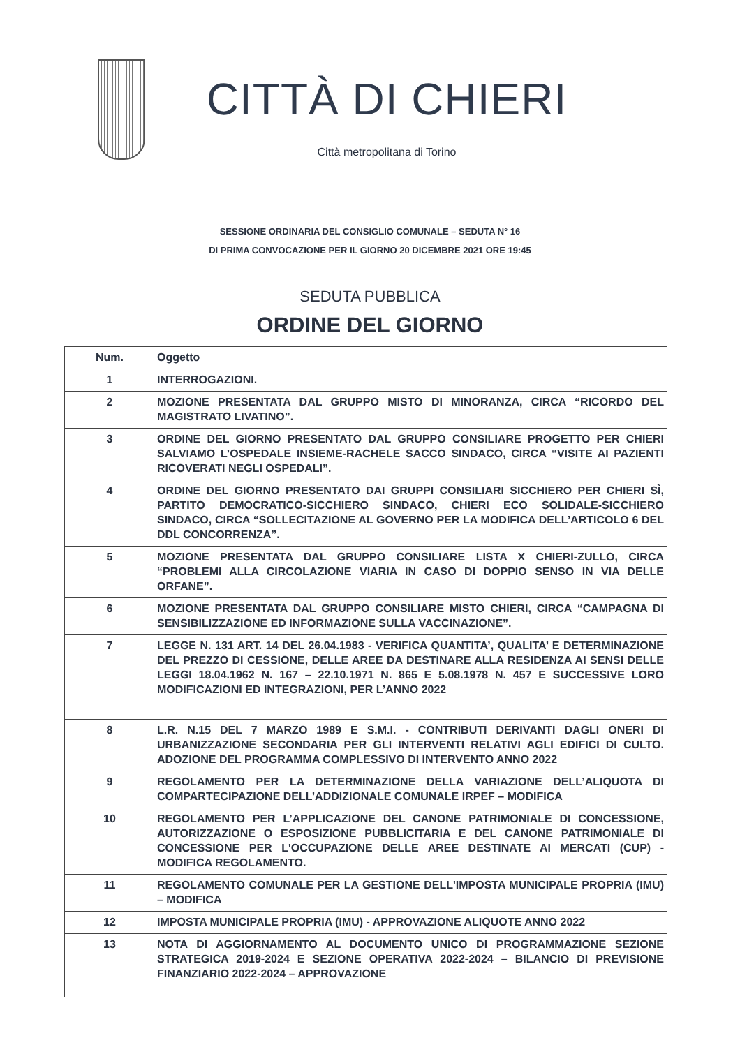CITTÀ DI CHIERI
Città metropolitana di Torino
SESSIONE ORDINARIA DEL CONSIGLIO COMUNALE – SEDUTA N° 16
DI PRIMA CONVOCAZIONE PER IL GIORNO 20 DICEMBRE 2021 ORE 19:45
SEDUTA PUBBLICA
ORDINE DEL GIORNO
| Num. | Oggetto |
| --- | --- |
| 1 | INTERROGAZIONI. |
| 2 | MOZIONE PRESENTATA DAL GRUPPO MISTO DI MINORANZA, CIRCA “RICORDO DEL MAGISTRATO LIVATINO”. |
| 3 | ORDINE DEL GIORNO PRESENTATO DAL GRUPPO CONSILIARE PROGETTO PER CHIERI SALVIAMO L’OSPEDALE INSIEME-RACHELE SACCO SINDACO, CIRCA “VISITE AI PAZIENTI RICOVERATI NEGLI OSPEDALI”. |
| 4 | ORDINE DEL GIORNO PRESENTATO DAI GRUPPI CONSILIARI SICCHIERO PER CHIERI SÌ, PARTITO DEMOCRATICO-SICCHIERO SINDACO, CHIERI ECO SOLIDALE-SICCHIERO SINDACO, CIRCA “SOLLECITAZIONE AL GOVERNO PER LA MODIFICA DELL’ARTICOLO 6 DEL DDL CONCORRENZA”. |
| 5 | MOZIONE PRESENTATA DAL GRUPPO CONSILIARE LISTA X CHIERI-ZULLO, CIRCA “PROBLEMI ALLA CIRCOLAZIONE VIARIA IN CASO DI DOPPIO SENSO IN VIA DELLE ORFANE”. |
| 6 | MOZIONE PRESENTATA DAL GRUPPO CONSILIARE MISTO CHIERI, CIRCA “CAMPAGNA DI SENSIBILIZZAZIONE ED INFORMAZIONE SULLA VACCINAZIONE”. |
| 7 | LEGGE N. 131 ART. 14 DEL 26.04.1983 - VERIFICA QUANTITA’, QUALITA’ E DETERMINAZIONE DEL PREZZO DI CESSIONE, DELLE AREE DA DESTINARE ALLA RESIDENZA AI SENSI DELLE LEGGI 18.04.1962 N. 167 – 22.10.1971 N. 865 E 5.08.1978 N. 457 E SUCCESSIVE LORO MODIFICAZIONI ED INTEGRAZIONI, PER L’ANNO 2022 |
| 8 | L.R. N.15 DEL 7 MARZO 1989 E S.M.I. - CONTRIBUTI DERIVANTI DAGLI ONERI DI URBANIZZAZIONE SECONDARIA PER GLI INTERVENTI RELATIVI AGLI EDIFICI DI CULTO. ADOZIONE DEL PROGRAMMA COMPLESSIVO DI INTERVENTO ANNO 2022 |
| 9 | REGOLAMENTO PER LA DETERMINAZIONE DELLA VARIAZIONE DELL’ALIQUOTA DI COMPARTECIPAZIONE DELL’ADDIZIONALE COMUNALE IRPEF – MODIFICA |
| 10 | REGOLAMENTO PER L’APPLICAZIONE DEL CANONE PATRIMONIALE DI CONCESSIONE, AUTORIZZAZIONE O ESPOSIZIONE PUBBLICITARIA E DEL CANONE PATRIMONIALE DI CONCESSIONE PER L'OCCUPAZIONE DELLE AREE DESTINATE AI MERCATI (CUP) - MODIFICA REGOLAMENTO. |
| 11 | REGOLAMENTO COMUNALE PER LA GESTIONE DELL'IMPOSTA MUNICIPALE PROPRIA (IMU) – MODIFICA |
| 12 | IMPOSTA MUNICIPALE PROPRIA (IMU) - APPROVAZIONE ALIQUOTE ANNO 2022 |
| 13 | NOTA DI AGGIORNAMENTO AL DOCUMENTO UNICO DI PROGRAMMAZIONE SEZIONE STRATEGICA 2019-2024 E SEZIONE OPERATIVA 2022-2024 – BILANCIO DI PREVISIONE FINANZIARIO 2022-2024 – APPROVAZIONE |